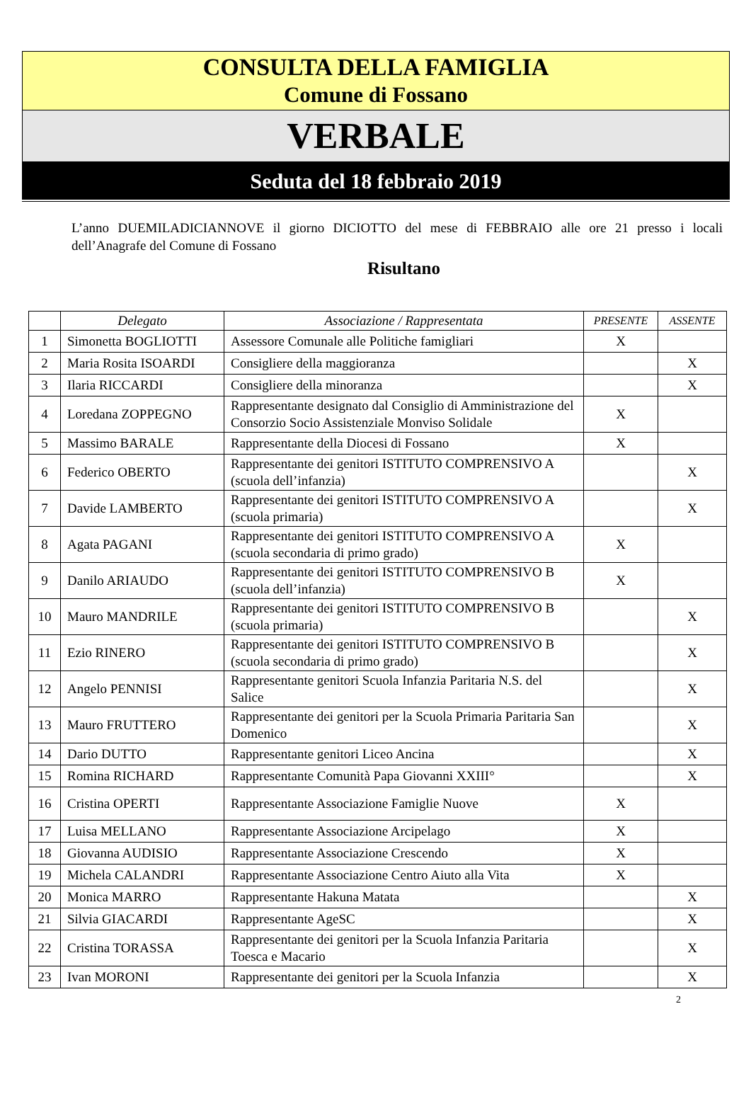CONSULTA DELLA FAMIGLIA
Comune di Fossano
VERBALE
Seduta del 18 febbraio 2019
L’anno DUEMILADICIANNOVE il giorno DICIOTTO del mese di FEBBRAIO alle ore 21 presso i locali dell’Anagrafe del Comune di Fossano
Risultano
| | Delegato | Associazione / Rappresentata | PRESENTE | ASSENTE |
| --- | --- | --- | --- | --- |
| 1 | Simonetta BOGLIOTTI | Assessore Comunale alle Politiche famigliari | X | |
| 2 | Maria Rosita ISOARDI | Consigliere della maggioranza | | X |
| 3 | Ilaria RICCARDI | Consigliere della minoranza | | X |
| 4 | Loredana ZOPPEGNO | Rappresentante designato dal Consiglio di Amministrazione del Consorzio Socio Assistenziale Monviso Solidale | X | |
| 5 | Massimo BARALE | Rappresentante della Diocesi di Fossano | X | |
| 6 | Federico OBERTO | Rappresentante dei genitori ISTITUTO COMPRENSIVO A (scuola dell’infanzia) | | X |
| 7 | Davide LAMBERTO | Rappresentante dei genitori ISTITUTO COMPRENSIVO A (scuola primaria) | | X |
| 8 | Agata PAGANI | Rappresentante dei genitori ISTITUTO COMPRENSIVO A (scuola secondaria di primo grado) | X | |
| 9 | Danilo ARIAUDO | Rappresentante dei genitori ISTITUTO COMPRENSIVO B (scuola dell’infanzia) | X | |
| 10 | Mauro MANDRILE | Rappresentante dei genitori ISTITUTO COMPRENSIVO B (scuola primaria) | | X |
| 11 | Ezio RINERO | Rappresentante dei genitori ISTITUTO COMPRENSIVO B (scuola secondaria di primo grado) | | X |
| 12 | Angelo PENNISI | Rappresentante genitori Scuola Infanzia Paritaria N.S. del Salice | | X |
| 13 | Mauro FRUTTERO | Rappresentante dei genitori per la Scuola Primaria Paritaria San Domenico | | X |
| 14 | Dario DUTTO | Rappresentante genitori Liceo Ancina | | X |
| 15 | Romina RICHARD | Rappresentante Comunità Papa Giovanni XXIII° | | X |
| 16 | Cristina OPERTI | Rappresentante Associazione Famiglie Nuove | X | |
| 17 | Luisa MELLANO | Rappresentante Associazione Arcipelago | X | |
| 18 | Giovanna AUDISIO | Rappresentante Associazione Crescendo | X | |
| 19 | Michela CALANDRI | Rappresentante Associazione Centro Aiuto alla Vita | X | |
| 20 | Monica MARRO | Rappresentante Hakuna Matata | | X |
| 21 | Silvia GIACARDI | Rappresentante AgeSC | | X |
| 22 | Cristina TORASSA | Rappresentante dei genitori per la Scuola Infanzia Paritaria Toesca e Macario | | X |
| 23 | Ivan MORONI | Rappresentante dei genitori per la Scuola Infanzia | | X |
2